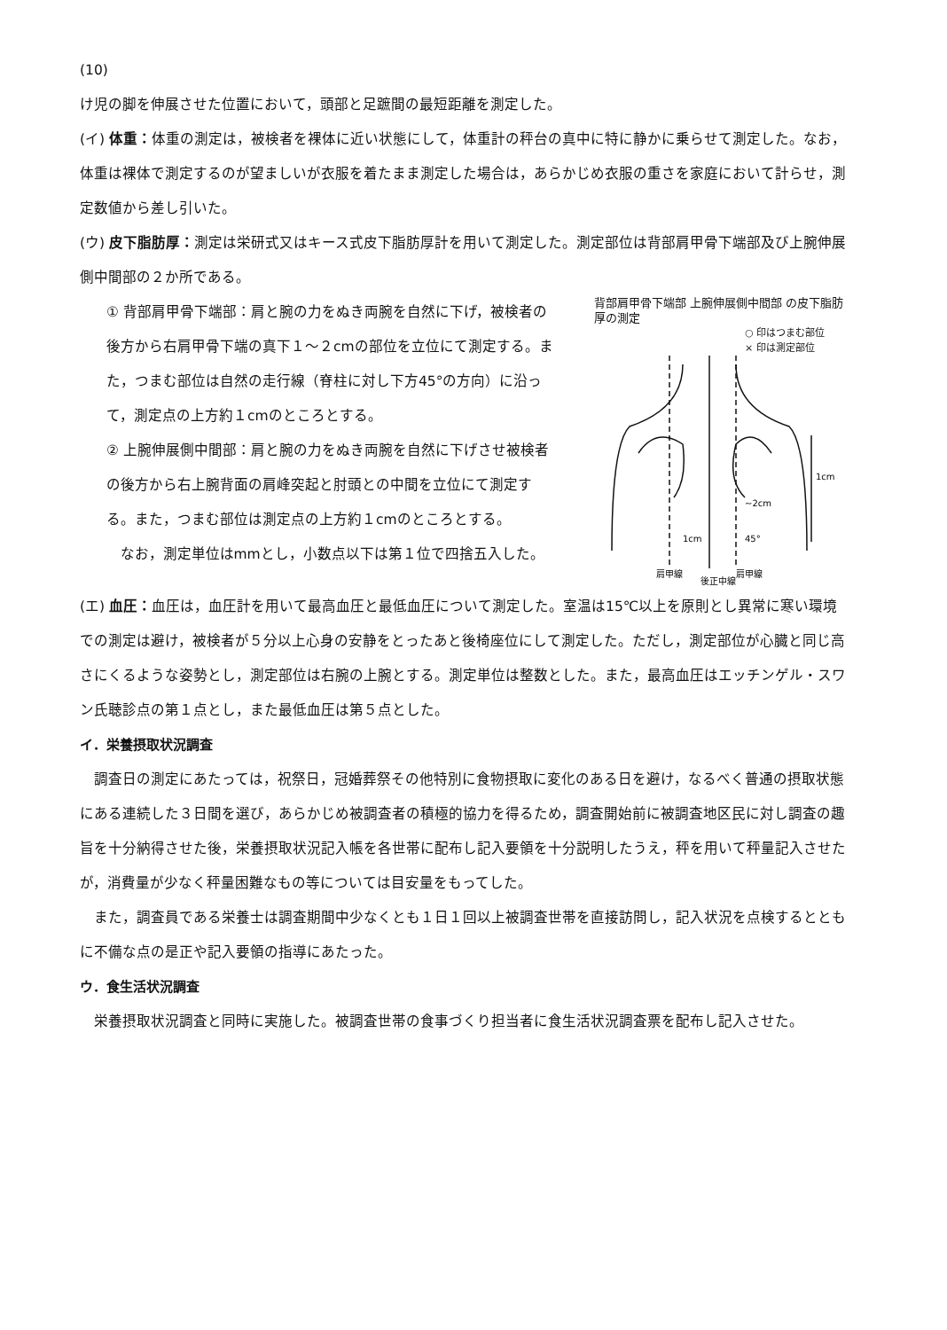(10)
け児の脚を伸展させた位置において，頭部と足蹠間の最短距離を測定した。
(イ) 体重：体重の測定は，被検者を裸体に近い状態にして，体重計の秤台の真中に特に静かに乗らせて測定した。なお，体重は裸体で測定するのが望ましいが衣服を着たまま測定した場合は，あらかじめ衣服の重さを家庭において計らせ，測定数値から差し引いた。
(ウ) 皮下脂肪厚：測定は栄研式又はキース式皮下脂肪厚計を用いて測定した。測定部位は背部肩甲骨下端部及び上腕伸展側中間部の２か所である。
① 背部肩甲骨下端部：肩と腕の力をぬき両腕を自然に下げ，被検者の後方から右肩甲骨下端の真下１～２cmの部位を立位にて測定する。また，つまむ部位は自然の走行線（脊柱に対し下方45°の方向）に沿って，測定点の上方約１cmのところとする。
② 上腕伸展側中間部：肩と腕の力をぬき両腕を自然に下げさせ被検者の後方から右上腕背面の肩峰突起と肘頭との中間を立位にて測定する。また，つまむ部位は測定点の上方約１cmのところとする。
なお，測定単位はmmとし，小数点以下は第１位で四捨五入した。
背部肩甲骨下端部 上腕伸展側中間部 の皮下脂肪厚の測定
○ 印はつまむ部位
× 印は測定部位
1cm
1cm
45°
~2cm
肩甲線
後正中線
肩甲線
(エ) 血圧：血圧は，血圧計を用いて最高血圧と最低血圧について測定した。室温は15℃以上を原則とし異常に寒い環境での測定は避け，被検者が５分以上心身の安静をとったあと後椅座位にして測定した。ただし，測定部位が心臓と同じ高さにくるような姿勢とし，測定部位は右腕の上腕とする。測定単位は整数とした。また，最高血圧はエッチンゲル・スワン氏聴診点の第１点とし，また最低血圧は第５点とした。
イ．栄養摂取状況調査
調査日の測定にあたっては，祝祭日，冠婚葬祭その他特別に食物摂取に変化のある日を避け，なるべく普通の摂取状態にある連続した３日間を選び，あらかじめ被調査者の積極的協力を得るため，調査開始前に被調査地区民に対し調査の趣旨を十分納得させた後，栄養摂取状況記入帳を各世帯に配布し記入要領を十分説明したうえ，秤を用いて秤量記入させたが，消費量が少なく秤量困難なもの等については目安量をもってした。
また，調査員である栄養士は調査期間中少なくとも１日１回以上被調査世帯を直接訪問し，記入状況を点検するとともに不備な点の是正や記入要領の指導にあたった。
ウ．食生活状況調査
栄養摂取状況調査と同時に実施した。被調査世帯の食事づくり担当者に食生活状況調査票を配布し記入させた。